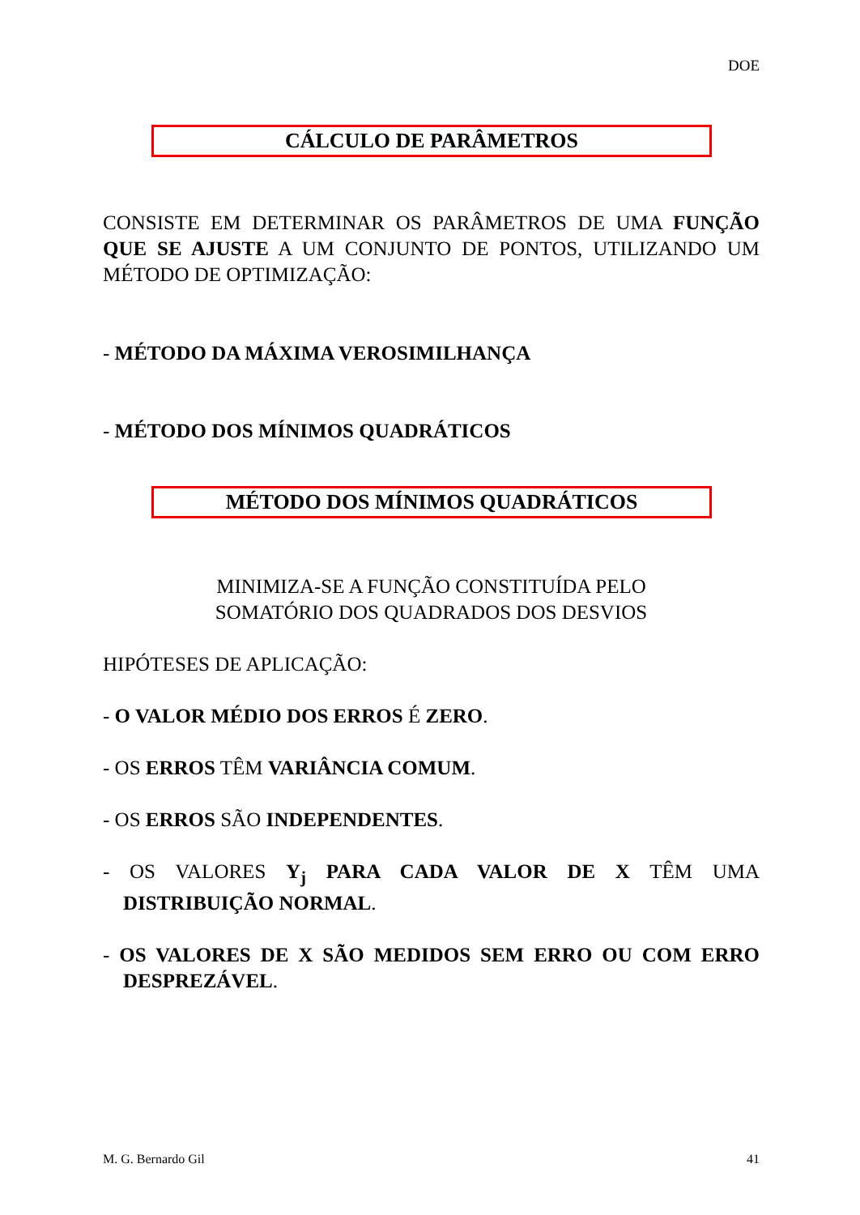DOE
CÁLCULO DE PARÂMETROS
CONSISTE EM DETERMINAR OS PARÂMETROS DE UMA FUNÇÃO QUE SE AJUSTE A UM CONJUNTO DE PONTOS, UTILIZANDO UM MÉTODO DE OPTIMIZAÇÃO:
- MÉTODO DA MÁXIMA VEROSIMILHANÇA
- MÉTODO DOS MÍNIMOS QUADRÁTICOS
MÉTODO DOS MÍNIMOS QUADRÁTICOS
MINIMIZA-SE A FUNÇÃO CONSTITUÍDA PELO
SOMATÓRIO DOS QUADRADOS DOS DESVIOS
HIPÓTESES DE APLICAÇÃO:
- O VALOR MÉDIO DOS ERROS É ZERO.
- OS ERROS TÊM VARIÂNCIA COMUM.
- OS ERROS SÃO INDEPENDENTES.
- OS VALORES Y<sub>j</sub> PARA CADA VALOR DE X TÊM UMA DISTRIBUIÇÃO NORMAL.
- OS VALORES DE X SÃO MEDIDOS SEM ERRO OU COM ERRO DESPREZÁVEL.
M. G. Bernardo Gil 41